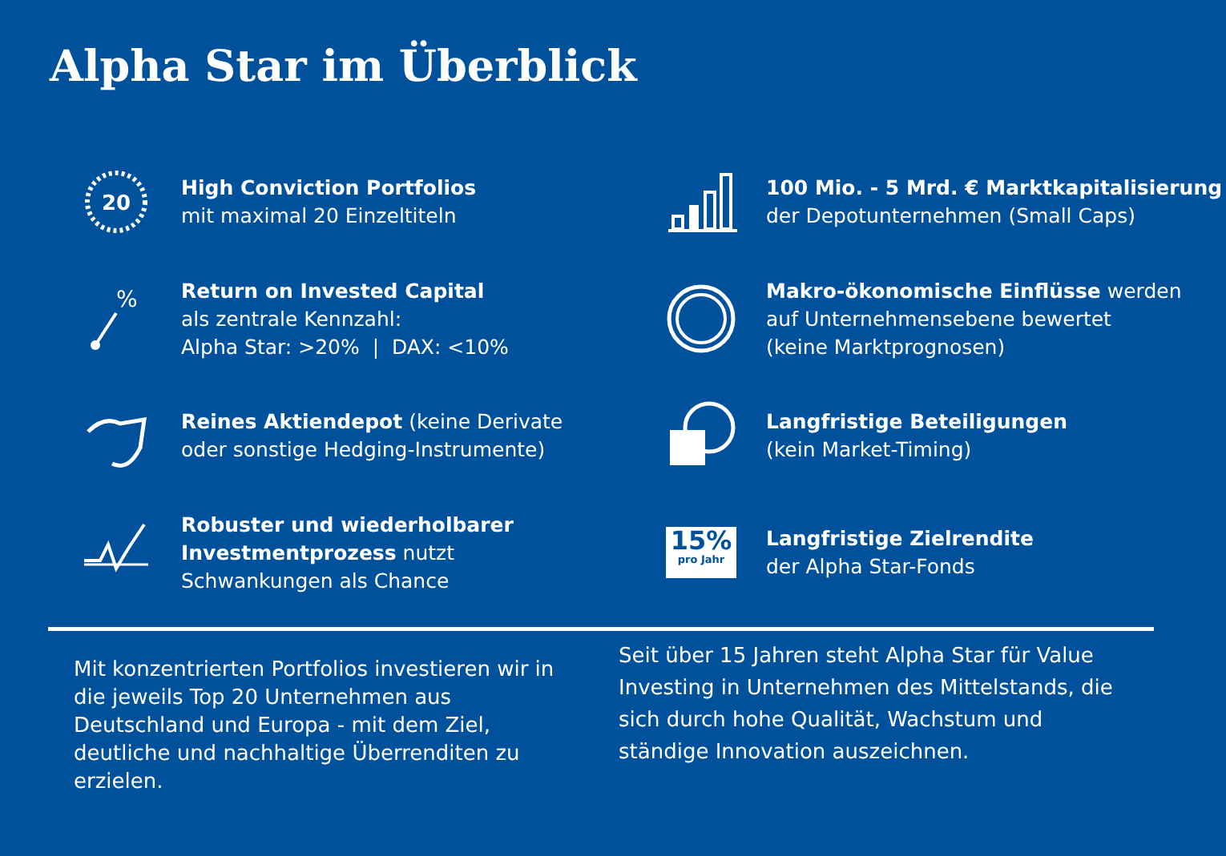Alpha Star im Überblick
20
High Conviction Portfolios
mit maximal 20 Einzeltiteln
100 Mio. - 5 Mrd. € Marktkapitalisierung
der Depotunternehmen (Small Caps)
%
Return on Invested Capital
als zentrale Kennzahl:
Alpha Star: >20% | DAX: <10%
Makro-ökonomische Einflüsse werden
auf Unternehmensebene bewertet
(keine Marktprognosen)
Reines Aktiendepot (keine Derivate
oder sonstige Hedging-Instrumente)
Langfristige Beteiligungen
(kein Market-Timing)
Robuster und wiederholbarer
Investmentprozess nutzt
Schwankungen als Chance
15%
pro Jahr
Langfristige Zielrendite
der Alpha Star-Fonds
Mit konzentrierten Portfolios investieren wir in die jeweils Top 20 Unternehmen aus Deutschland und Europa - mit dem Ziel, deutliche und nachhaltige Überrenditen zu erzielen.
Seit über 15 Jahren steht Alpha Star für Value Investing in Unternehmen des Mittelstands, die sich durch hohe Qualität, Wachstum und ständige Innovation auszeichnen.